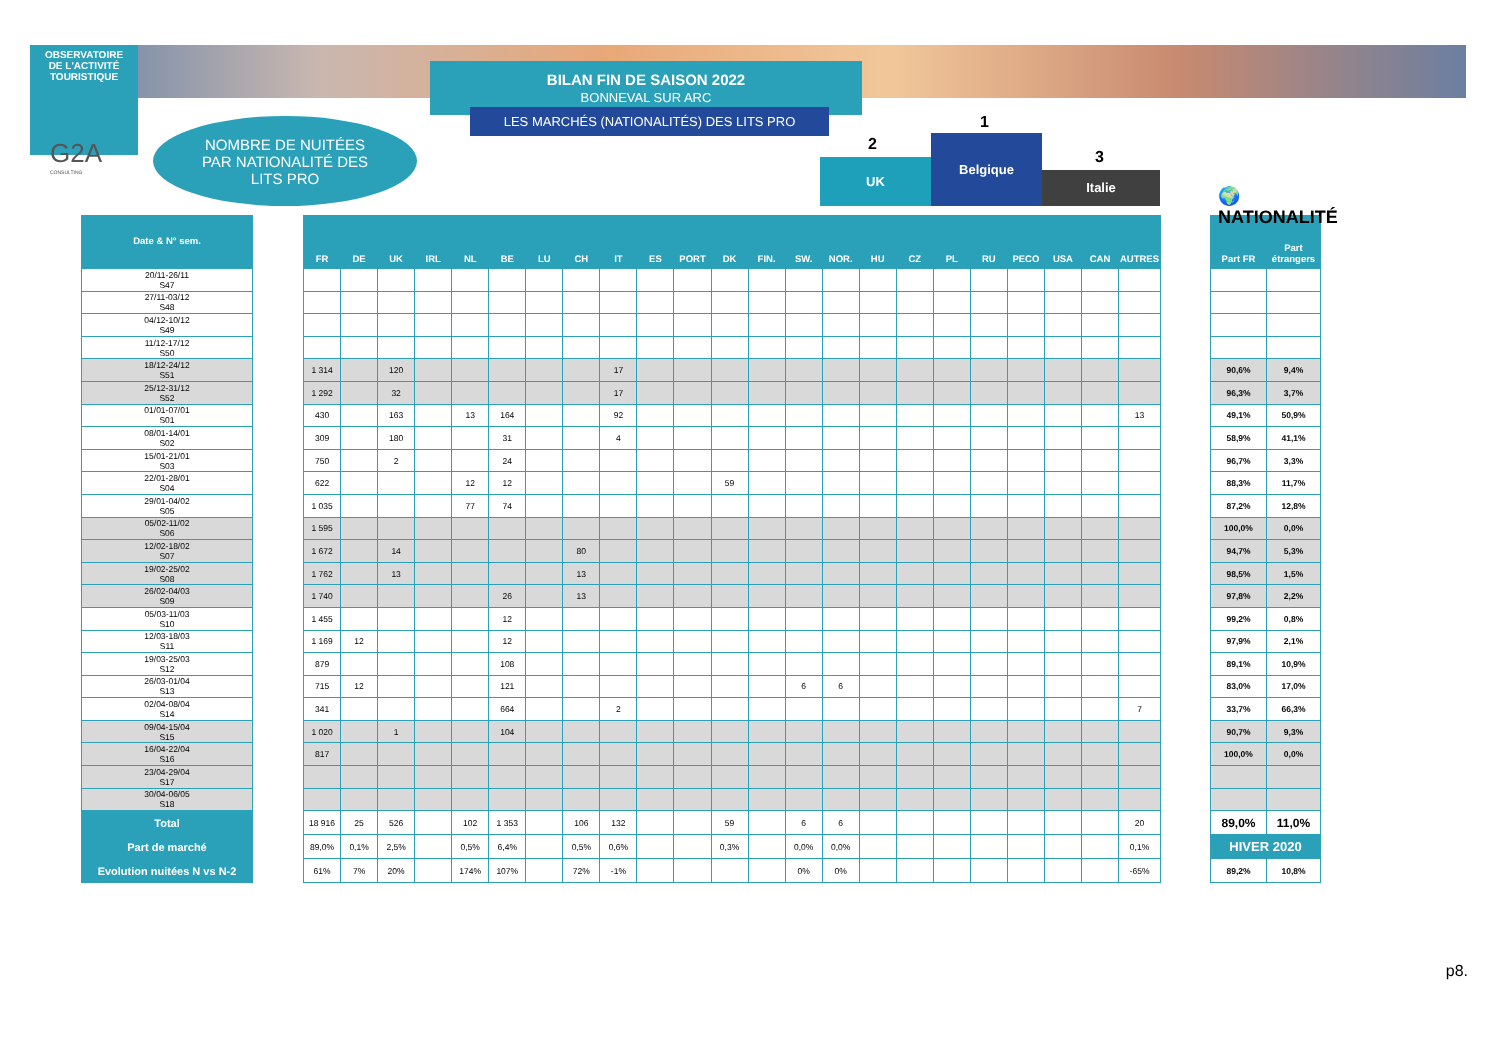OBSERVATOIRE
DE L'ACTIVITÉ
TOURISTIQUE
G2A
CONSULTING
NOMBRE DE NUITÉES
PAR NATIONALITÉ DES
LITS PRO
BILAN FIN DE SAISON 2022
BONNEVAL SUR ARC
LES MARCHÉS (NATIONALITÉS) DES LITS PRO 1
2
3
UK
Belgique
Italie
🌍
NATIONALITÉ
| Date & N° sem. |
| --- |
| 20/11-26/11 S47 |
| 27/11-03/12 S48 |
| 04/12-10/12 S49 |
| 11/12-17/12 S50 |
| 18/12-24/12 S51 |
| 25/12-31/12 S52 |
| 01/01-07/01 S01 |
| 08/01-14/01 S02 |
| 15/01-21/01 S03 |
| 22/01-28/01 S04 |
| 29/01-04/02 S05 |
| 05/02-11/02 S06 |
| 12/02-18/02 S07 |
| 19/02-25/02 S08 |
| 26/02-04/03 S09 |
| 05/03-11/03 S10 |
| 12/03-18/03 S11 |
| 19/03-25/03 S12 |
| 26/03-01/04 S13 |
| 02/04-08/04 S14 |
| 09/04-15/04 S15 |
| 16/04-22/04 S16 |
| 23/04-29/04 S17 |
| 30/04-06/05 S18 |
| Total |
| Part de marché |
| Evolution nuitées N vs N-2 |
| FR | DE | UK | IRL | NL | BE | LU | CH | IT | ES | PORT | DK | FIN. | SW. | NOR. | HU | CZ | PL | RU | PECO | USA | CAN | AUTRES |
| --- | --- | --- | --- | --- | --- | --- | --- | --- | --- | --- | --- | --- | --- | --- | --- | --- | --- | --- | --- | --- | --- | --- |
| 1 314 | | 120 | | | | | | 17 | | | | | | | | | | | | | | |
| 1 292 | | 32 | | | | | | 17 | | | | | | | | | | | | | | |
| 430 | | 163 | | 13 | 164 | | | 92 | | | | | | | | | | | | | | 13 |
| 309 | | 180 | | | 31 | | | 4 | | | | | | | | | | | | | | |
| 750 | | 2 | | | 24 | | | | | | | | | | | | | | | | | |
| 622 | | | | 12 | 12 | | | | | | 59 | | | | | | | | | | | |
| 1 035 | | | | 77 | 74 | | | | | | | | | | | | | | | | | |
| 1 595 | | | | | | | | | | | | | | | | | | | | | | |
| 1 672 | | 14 | | | | | 80 | | | | | | | | | | | | | | | |
| 1 762 | | 13 | | | | | 13 | | | | | | | | | | | | | | | |
| 1 740 | | | | | 26 | | 13 | | | | | | | | | | | | | | | |
| 1 455 | | | | | 12 | | | | | | | | | | | | | | | | | |
| 1 169 | 12 | | | | 12 | | | | | | | | | | | | | | | | | |
| 879 | | | | | 108 | | | | | | | | | | | | | | | | | |
| 715 | 12 | | | | 121 | | | | | | | | 6 | 6 | | | | | | | | |
| 341 | | | | | 664 | | | 2 | | | | | | | | | | | | | | 7 |
| 1 020 | | 1 | | | 104 | | | | | | | | | | | | | | | | | |
| 817 | | | | | | | | | | | | | | | | | | | | | | |
| 18 916 | 25 | 526 | | 102 | 1 353 | | 106 | 132 | | | 59 | | 6 | 6 | | | | | | | | 20 |
| 89,0% | 0,1% | 2,5% | | 0,5% | 6,4% | | 0,5% | 0,6% | | | 0,3% | | 0,0% | 0,0% | | | | | | | | 0,1% |
| 61% | 7% | 20% | | 174% | 107% | | 72% | -1% | | | | | 0% | 0% | | | | | | | | -65% |
| Part FR | Part étrangers |
| --- | --- |
| 90,6% | 9,4% |
| 96,3% | 3,7% |
| 49,1% | 50,9% |
| 58,9% | 41,1% |
| 96,7% | 3,3% |
| 88,3% | 11,7% |
| 87,2% | 12,8% |
| 100,0% | 0,0% |
| 94,7% | 5,3% |
| 98,5% | 1,5% |
| 97,8% | 2,2% |
| 99,2% | 0,8% |
| 97,9% | 2,1% |
| 89,1% | 10,9% |
| 83,0% | 17,0% |
| 33,7% | 66,3% |
| 90,7% | 9,3% |
| 100,0% | 0,0% |
| 89,0% | 11,0% |
| HIVER 2020 | |
| 89,2% | 10,8% |
p8.